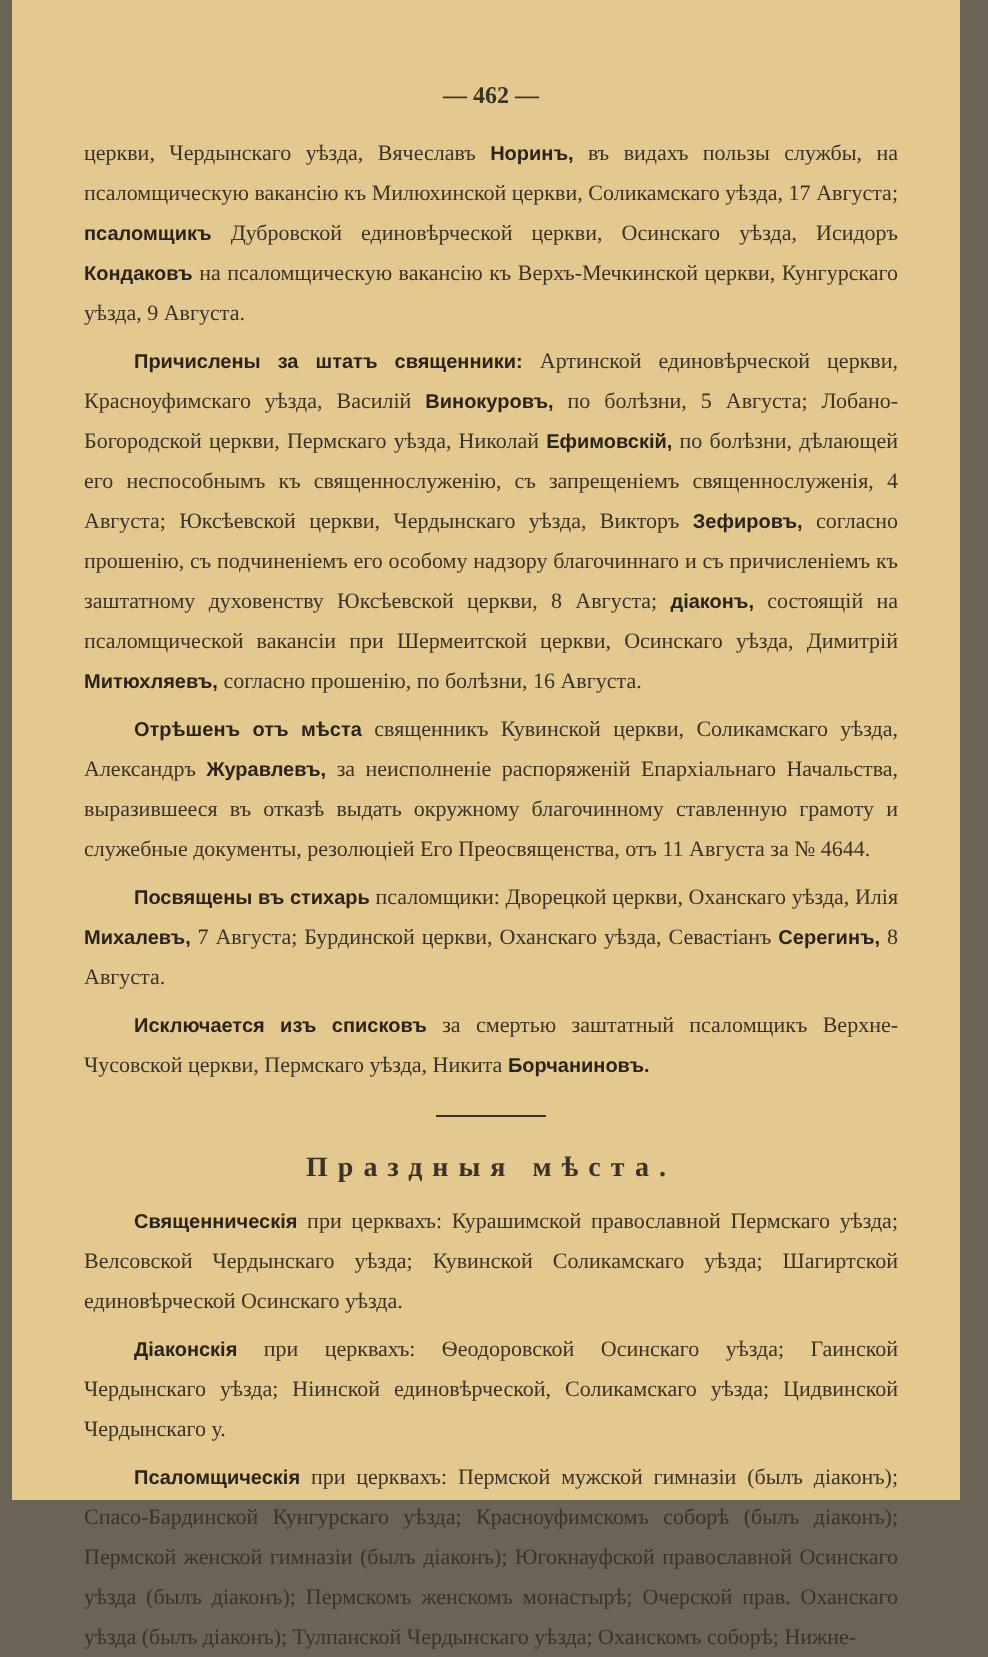— 462 —
церкви, Чердынскаго уѣзда, Вячеславъ Норинъ, въ видахъ пользы службы, на псаломщическую вакансію къ Милюхинской церкви, Соликамскаго уѣзда, 17 Августа; псаломщикъ Дубровской единовѣрческой церкви, Осинскаго уѣзда, Исидоръ Кондаковъ на псаломщическую вакансію къ Верхъ-Мечкинской церкви, Кунгурскаго уѣзда, 9 Августа.
Причислены за штатъ священники: Артинской единовѣрческой церкви, Красноуфимскаго уѣзда, Василій Винокуровъ, по болѣзни, 5 Августа; Лобано-Богородской церкви, Пермскаго уѣзда, Николай Ефимовскій, по болѣзни, дѣлающей его неспособнымъ къ священнослуженію, съ запрещеніемъ священнослуженія, 4 Августа; Юксѣевской церкви, Чердынскаго уѣзда, Викторъ Зефировъ, согласно прошенію, съ подчиненіемъ его особому надзору благочиннаго и съ причисленіемъ къ заштатному духовенству Юксѣевской церкви, 8 Августа; діаконъ, состоящій на псаломщической вакансіи при Шермеитской церкви, Осинскаго уѣзда, Димитрій Митюхляевъ, согласно прошенію, по болѣзни, 16 Августа.
Отрѣшенъ отъ мѣста священникъ Кувинской церкви, Соликамскаго уѣзда, Александръ Журавлевъ, за неисполненіе распоряженій Епархіальнаго Начальства, выразившееся въ отказѣ выдать окружному благочинному ставленную грамоту и служебные документы, резолюціей Его Преосвященства, отъ 11 Августа за № 4644.
Посвящены въ стихарь псаломщики: Дворецкой церкви, Оханскаго уѣзда, Илія Михалевъ, 7 Августа; Бурдинской церкви, Оханскаго уѣзда, Севастіанъ Серегинъ, 8 Августа.
Исключается изъ списковъ за смертью заштатный псаломщикъ Верхне-Чусовской церкви, Пермскаго уѣзда, Никита Борчаниновъ.
Праздныя мѣста.
Священническія при церквахъ: Курашимской православной Пермскаго уѣзда; Велсовской Чердынскаго уѣзда; Кувинской Соликамскаго уѣзда; Шагиртской единовѣрческой Осинскаго уѣзда.
Діаконскія при церквахъ: Ѳеодоровской Осинскаго уѣзда; Гаинской Чердынскаго уѣзда; Ніинской единовѣрческой, Соликамскаго уѣзда; Цидвинской Чердынскаго у.
Псаломщическія при церквахъ: Пермской мужской гимназіи (былъ діаконъ); Спасо-Бардинской Кунгурскаго уѣзда; Красноуфимскомъ соборѣ (былъ діаконъ); Пермской женской гимназіи (былъ діаконъ); Югокнауфской православной Осинскаго уѣзда (былъ діаконъ); Пермскомъ женскомъ монастырѣ; Очерской прав. Оханскаго уѣзда (былъ діаконъ); Тулпанской Чердынскаго уѣзда; Оханскомъ соборѣ; Нижне-